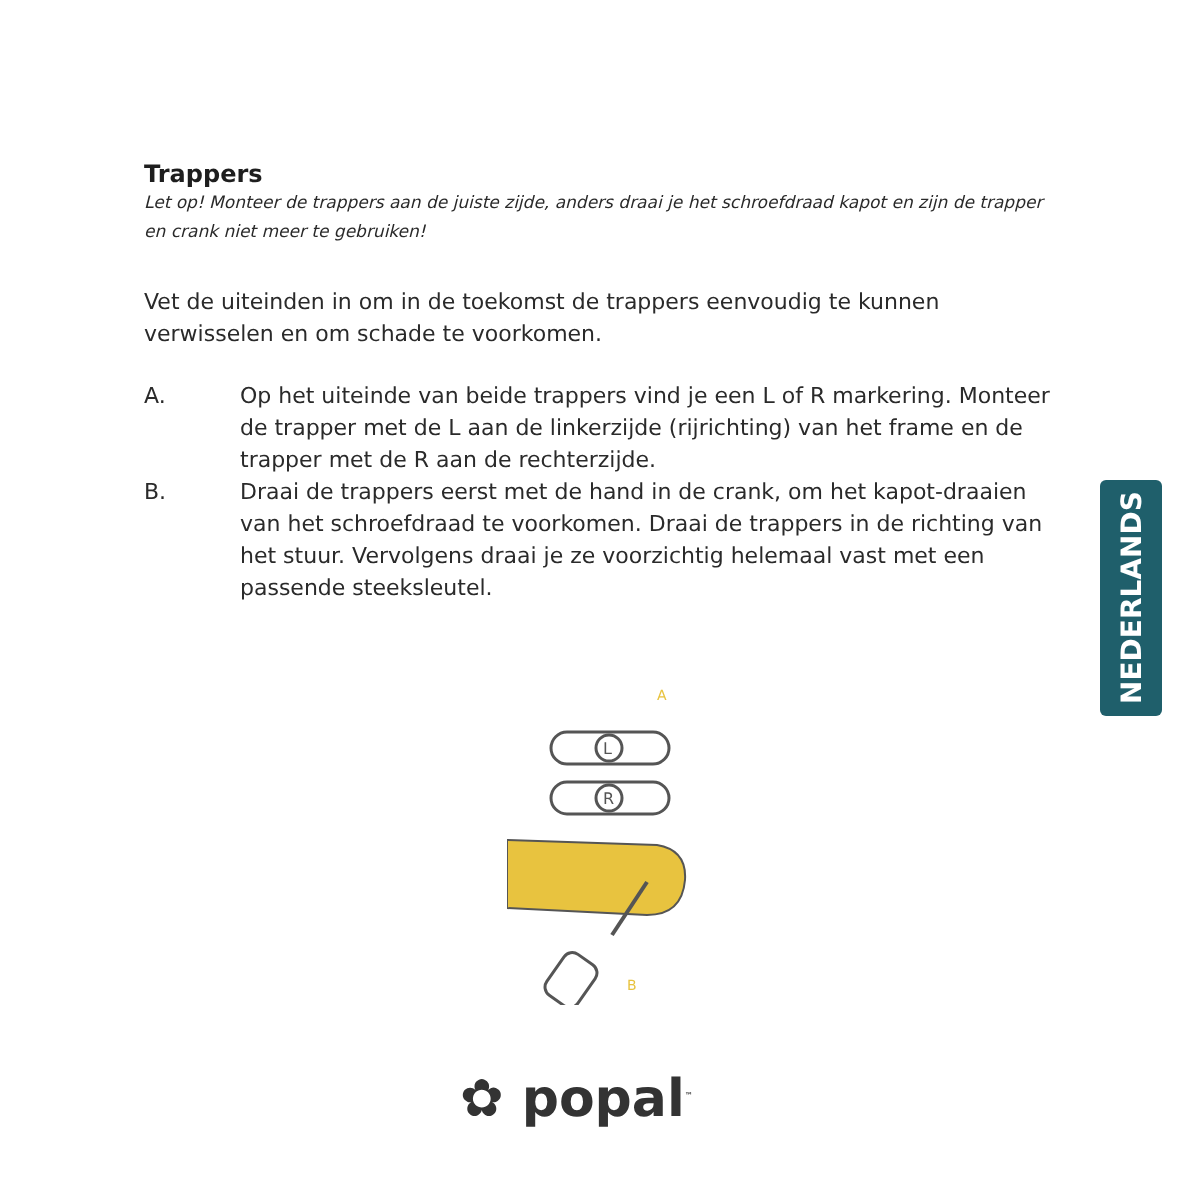Trappers
Let op! Monteer de trappers aan de juiste zijde, anders draai je het schroefdraad kapot en zijn de trapper en crank niet meer te gebruiken!
Vet de uiteinden in om in de toekomst de trappers eenvoudig te kunnen verwisselen en om schade te voorkomen.
A. Op het uiteinde van beide trappers vind je een L of R markering. Monteer de trapper met de L aan de linkerzijde (rijrichting) van het frame en de trapper met de R aan de rechterzijde.
B. Draai de trappers eerst met de hand in de crank, om het kapot-draaien van het schroefdraad te voorkomen. Draai de trappers in de richting van het stuur. Vervolgens draai je ze voorzichtig helemaal vast met een passende steeksleutel.
NEDERLANDS
L
R
A
B
✿ popal<sup>™</sup>